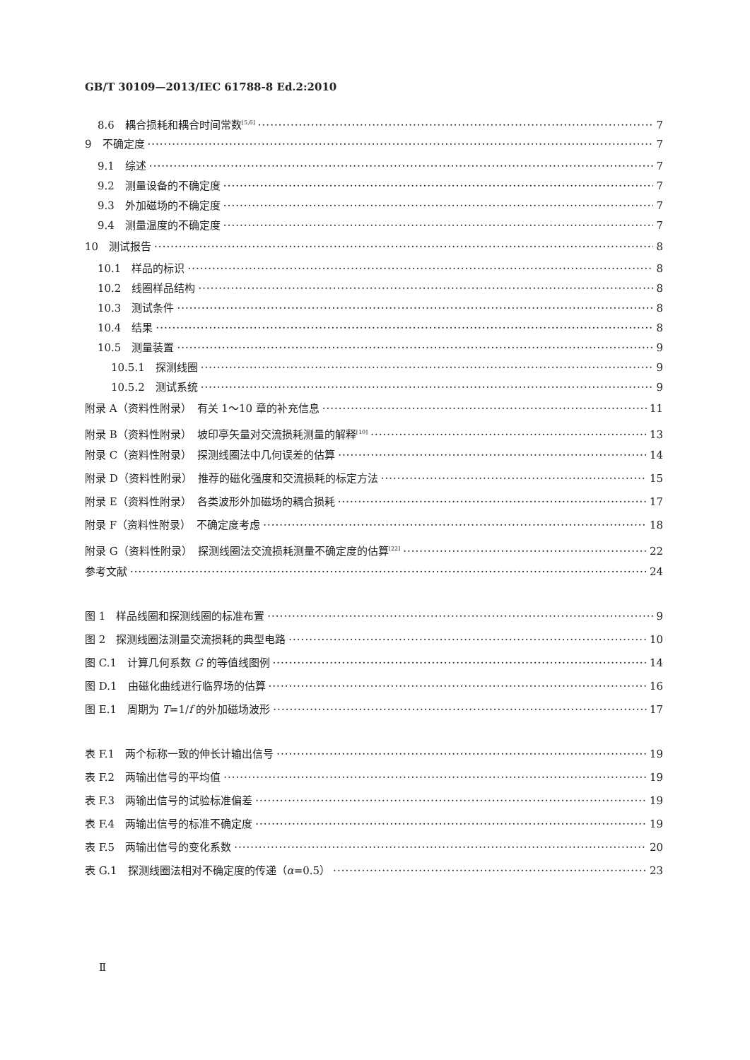GB/T 30109—2013/IEC 61788-8 Ed.2:2010
8.6　耦合损耗和耦合时间常数<sup>[5,6]</sup> 7
9　不确定度 7
9.1　综述 7
9.2　测量设备的不确定度 7
9.3　外加磁场的不确定度 7
9.4　测量温度的不确定度 7
10　测试报告 8
10.1　样品的标识 8
10.2　线圈样品结构 8
10.3　测试条件 8
10.4　结果 8
10.5　测量装置 9
10.5.1　探测线圈 9
10.5.2　测试系统 9
附录 A（资料性附录）　有关 1～10 章的补充信息 11
附录 B（资料性附录）　坡印亭矢量对交流损耗测量的解释<sup>[10]</sup> 13
附录 C（资料性附录）　探测线圈法中几何误差的估算 14
附录 D（资料性附录）　推荐的磁化强度和交流损耗的标定方法 15
附录 E（资料性附录）　各类波形外加磁场的耦合损耗 17
附录 F（资料性附录）　不确定度考虑 18
附录 G（资料性附录）　探测线圈法交流损耗测量不确定度的估算<sup>[22]</sup> 22
参考文献 24
图 1　样品线圈和探测线圈的标准布置 9
图 2　探测线圈法测量交流损耗的典型电路 10
图 C.1　计算几何系数 G 的等值线图例 14
图 D.1　由磁化曲线进行临界场的估算 16
图 E.1　周期为 T=1/f 的外加磁场波形 17
表 F.1　两个标称一致的伸长计输出信号 19
表 F.2　两输出信号的平均值 19
表 F.3　两输出信号的试验标准偏差 19
表 F.4　两输出信号的标准不确定度 19
表 F.5　两输出信号的变化系数 20
表 G.1　探测线圈法相对不确定度的传递（α=0.5） 23
Ⅱ